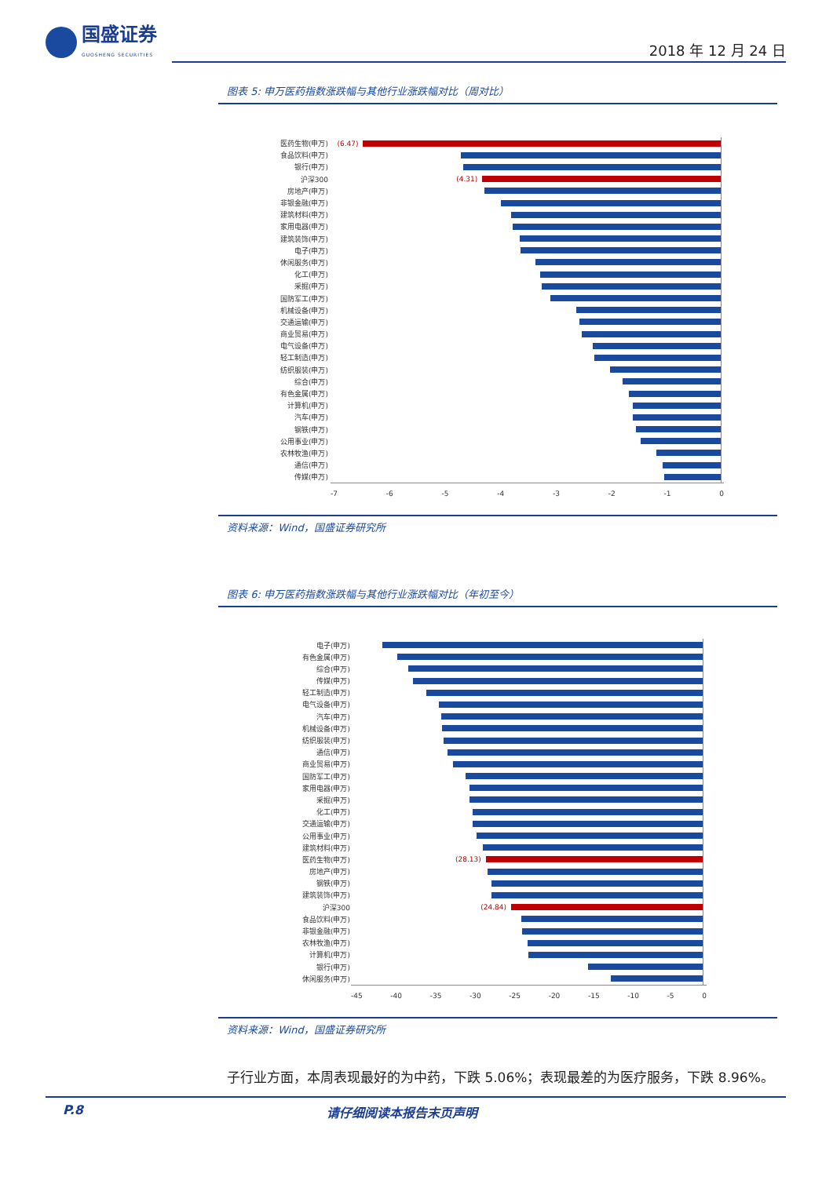国盛证券
GUOSHENG SECURITIES
2018 年 12 月 24 日
图表 5: 申万医药指数涨跌幅与其他行业涨跌幅对比（周对比）
医药生物(申万)
(6.47)
食品饮料(申万)
银行(申万)
沪深300
(4.31)
房地产(申万)
非银金融(申万)
建筑材料(申万)
家用电器(申万)
建筑装饰(申万)
电子(申万)
休闲服务(申万)
化工(申万)
采掘(申万)
国防军工(申万)
机械设备(申万)
交通运输(申万)
商业贸易(申万)
电气设备(申万)
轻工制造(申万)
纺织服装(申万)
综合(申万)
有色金属(申万)
计算机(申万)
汽车(申万)
钢铁(申万)
公用事业(申万)
农林牧渔(申万)
通信(申万)
传媒(申万)
-7 -6 -5 -4 -3 -2 -1 0
资料来源：Wind，国盛证券研究所
图表 6: 申万医药指数涨跌幅与其他行业涨跌幅对比（年初至今）
电子(申万)
有色金属(申万)
综合(申万)
传媒(申万)
轻工制造(申万)
电气设备(申万)
汽车(申万)
机械设备(申万)
纺织服装(申万)
通信(申万)
商业贸易(申万)
国防军工(申万)
家用电器(申万)
采掘(申万)
化工(申万)
交通运输(申万)
公用事业(申万)
建筑材料(申万)
医药生物(申万)
(28.13)
房地产(申万)
钢铁(申万)
建筑装饰(申万)
沪深300
(24.84)
食品饮料(申万)
非银金融(申万)
农林牧渔(申万)
计算机(申万)
银行(申万)
休闲服务(申万)
-45 -40 -35 -30 -25 -20 -15 -10 -5 0
资料来源：Wind，国盛证券研究所
子行业方面，本周表现最好的为中药，下跌 5.06%；表现最差的为医疗服务，下跌 8.96%。
P.8 请仔细阅读本报告末页声明